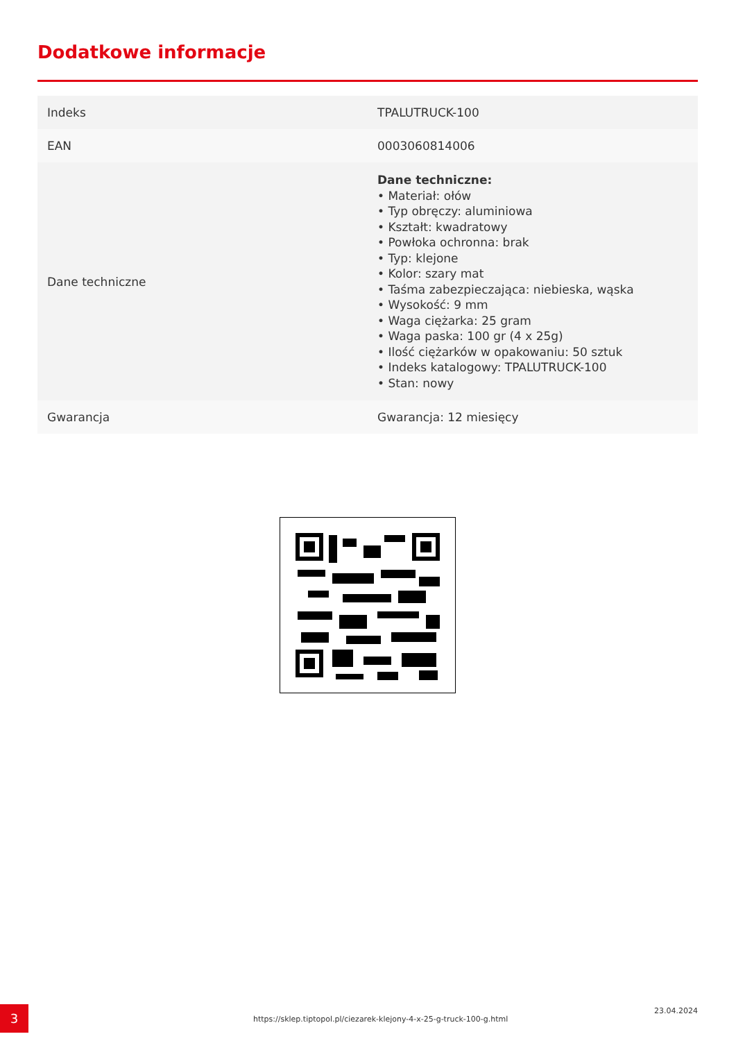Dodatkowe informacje
| Indeks | TPALUTRUCK-100 |
| EAN | 0003060814006 |
| Dane techniczne | Dane techniczne: • Materiał: ołów • Typ obręczy: aluminiowa • Kształt: kwadratowy • Powłoka ochronna: brak • Typ: klejone • Kolor: szary mat • Taśma zabezpieczająca: niebieska, wąska • Wysokość: 9 mm • Waga ciężarka: 25 gram • Waga paska: 100 gr (4 x 25g) • Ilość ciężarków w opakowaniu: 50 sztuk • Indeks katalogowy: TPALUTRUCK-100 • Stan: nowy |
| Gwarancja | Gwarancja: 12 miesięcy |
3
https://sklep.tiptopol.pl/ciezarek-klejony-4-x-25-g-truck-100-g.html
23.04.2024